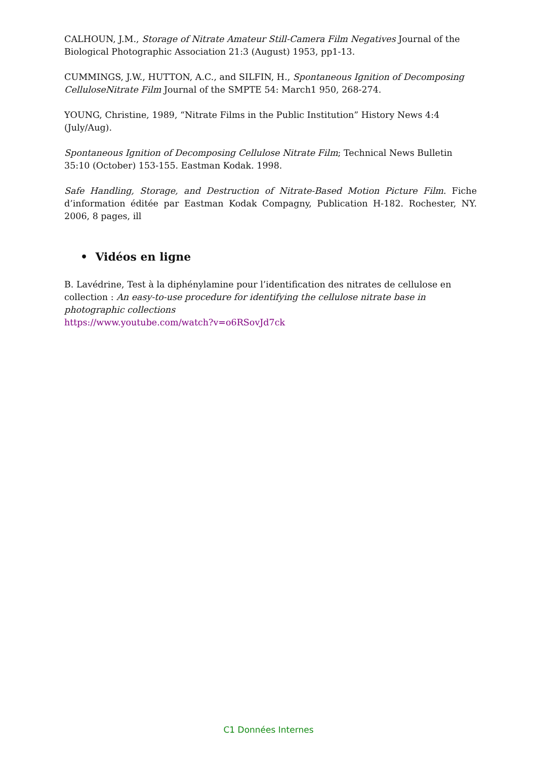CALHOUN, J.M., Storage of Nitrate Amateur Still-Camera Film Negatives Journal of the Biological Photographic Association 21:3 (August) 1953, pp1-13.
CUMMINGS, J.W., HUTTON, A.C., and SILFIN, H., Spontaneous Ignition of Decomposing CelluloseNitrate Film Journal of the SMPTE 54: March1 950, 268-274.
YOUNG, Christine, 1989, “Nitrate Films in the Public Institution” History News 4:4 (July/Aug).
Spontaneous Ignition of Decomposing Cellulose Nitrate Film; Technical News Bulletin 35:10 (October) 153-155. Eastman Kodak. 1998.
Safe Handling, Storage, and Destruction of Nitrate-Based Motion Picture Film. Fiche d’information éditée par Eastman Kodak Compagny, Publication H-182. Rochester, NY. 2006, 8 pages, ill
• Vidéos en ligne
B. Lavédrine, Test à la diphénylamine pour l’identification des nitrates de cellulose en collection : An easy-to-use procedure for identifying the cellulose nitrate base in photographic collections
https://www.youtube.com/watch?v=o6RSovJd7ck
C1 Données Internes